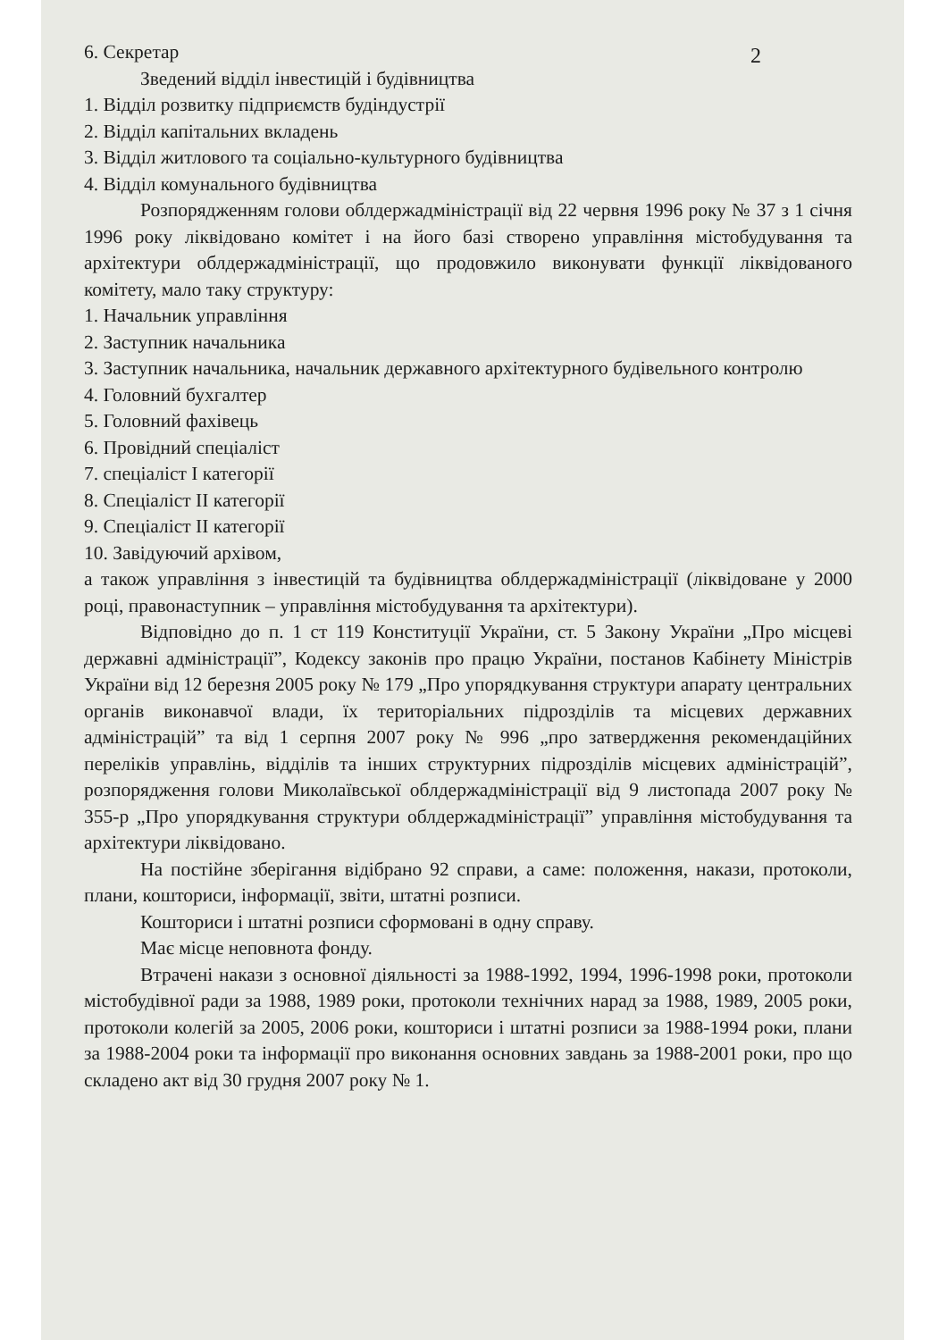2
6. Секретар
Зведений відділ інвестицій і будівництва
1. Відділ розвитку підприємств будіндустрії
2. Відділ капітальних вкладень
3. Відділ житлового та соціально-культурного будівництва
4. Відділ комунального будівництва
Розпорядженням голови облдержадміністрації від 22 червня 1996 року № 37 з 1 січня 1996 року ліквідовано комітет і на його базі створено управління містобудування та архітектури облдержадміністрації, що продовжило виконувати функції ліквідованого комітету, мало таку структуру:
1. Начальник управління
2. Заступник начальника
3. Заступник начальника, начальник державного архітектурного будівельного контролю
4. Головний бухгалтер
5. Головний фахівець
6. Провідний спеціаліст
7. спеціаліст І категорії
8. Спеціаліст ІІ категорії
9. Спеціаліст ІІ категорії
10. Завідуючий архівом,
а також управління з інвестицій та будівництва облдержадміністрації (ліквідоване у 2000 році, правонаступник – управління містобудування та архітектури).
Відповідно до п. 1 ст 119 Конституції України, ст. 5 Закону України „Про місцеві державні адміністрації”, Кодексу законів про працю України, постанов Кабінету Міністрів України від 12 березня 2005 року № 179 „Про упорядкування структури апарату центральних органів виконавчої влади, їх територіальних підрозділів та місцевих державних адміністрацій” та від 1 серпня 2007 року № 996 „про затвердження рекомендаційних переліків управлінь, відділів та інших структурних підрозділів місцевих адміністрацій”, розпорядження голови Миколаївської облдержадміністрації від 9 листопада 2007 року № 355-р „Про упорядкування структури облдержадміністрації” управління містобудування та архітектури ліквідовано.
На постійне зберігання відібрано 92 справи, а саме: положення, накази, протоколи, плани, кошториси, інформації, звіти, штатні розписи.
Кошториси і штатні розписи сформовані в одну справу.
Має місце неповнота фонду.
Втрачені накази з основної діяльності за 1988-1992, 1994, 1996-1998 роки, протоколи містобудівної ради за 1988, 1989 роки, протоколи технічних нарад за 1988, 1989, 2005 роки, протоколи колегій за 2005, 2006 роки, кошториси і штатні розписи за 1988-1994 роки, плани за 1988-2004 роки та інформації про виконання основних завдань за 1988-2001 роки, про що складено акт від 30 грудня 2007 року № 1.